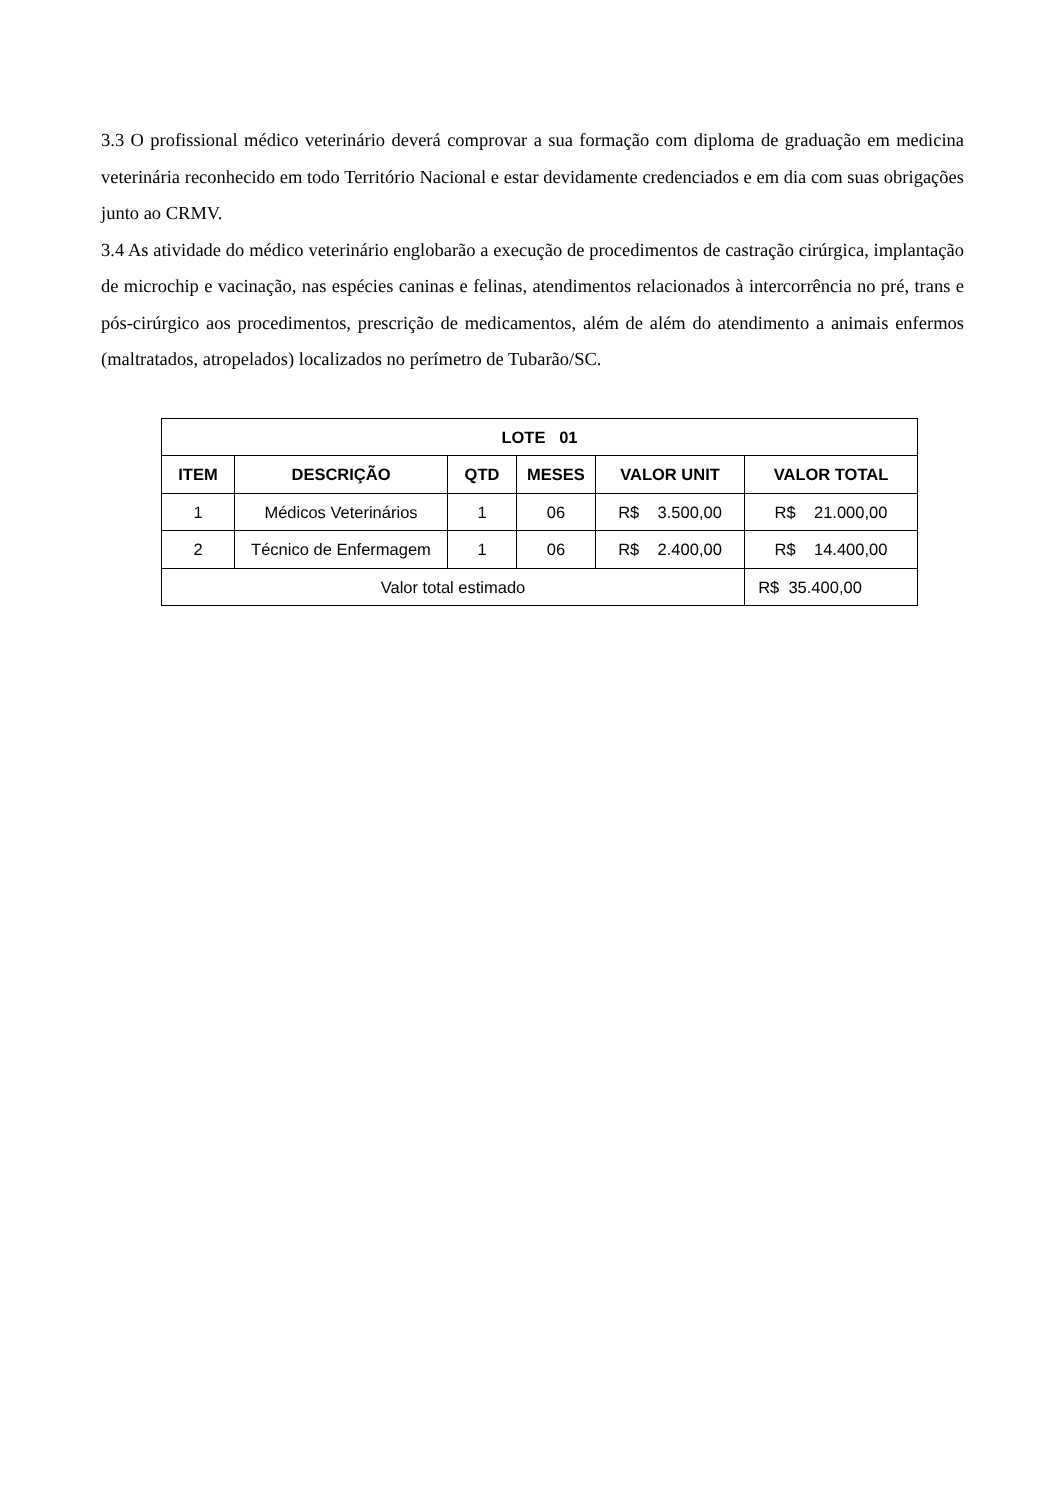3.3 O profissional médico veterinário deverá comprovar a sua formação com diploma de graduação em medicina veterinária reconhecido em todo Território Nacional e estar devidamente credenciados e em dia com suas obrigações junto ao CRMV.
3.4 As atividade do médico veterinário englobarão a execução de procedimentos de castração cirúrgica, implantação de microchip e vacinação, nas espécies caninas e felinas, atendimentos relacionados à intercorrência no pré, trans e pós-cirúrgico aos procedimentos, prescrição de medicamentos, além de além do atendimento a animais enfermos (maltratados, atropelados) localizados no perímetro de Tubarão/SC.
| LOTE 01 | | | | | |
| --- | --- | --- | --- | --- | --- |
| ITEM | DESCRIÇÃO | QTD | MESES | VALOR UNIT | VALOR TOTAL |
| 1 | Médicos Veterinários | 1 | 06 | R$ 3.500,00 | R$ 21.000,00 |
| 2 | Técnico de Enfermagem | 1 | 06 | R$ 2.400,00 | R$ 14.400,00 |
| Valor total estimado | | | | | R$ 35.400,00 |